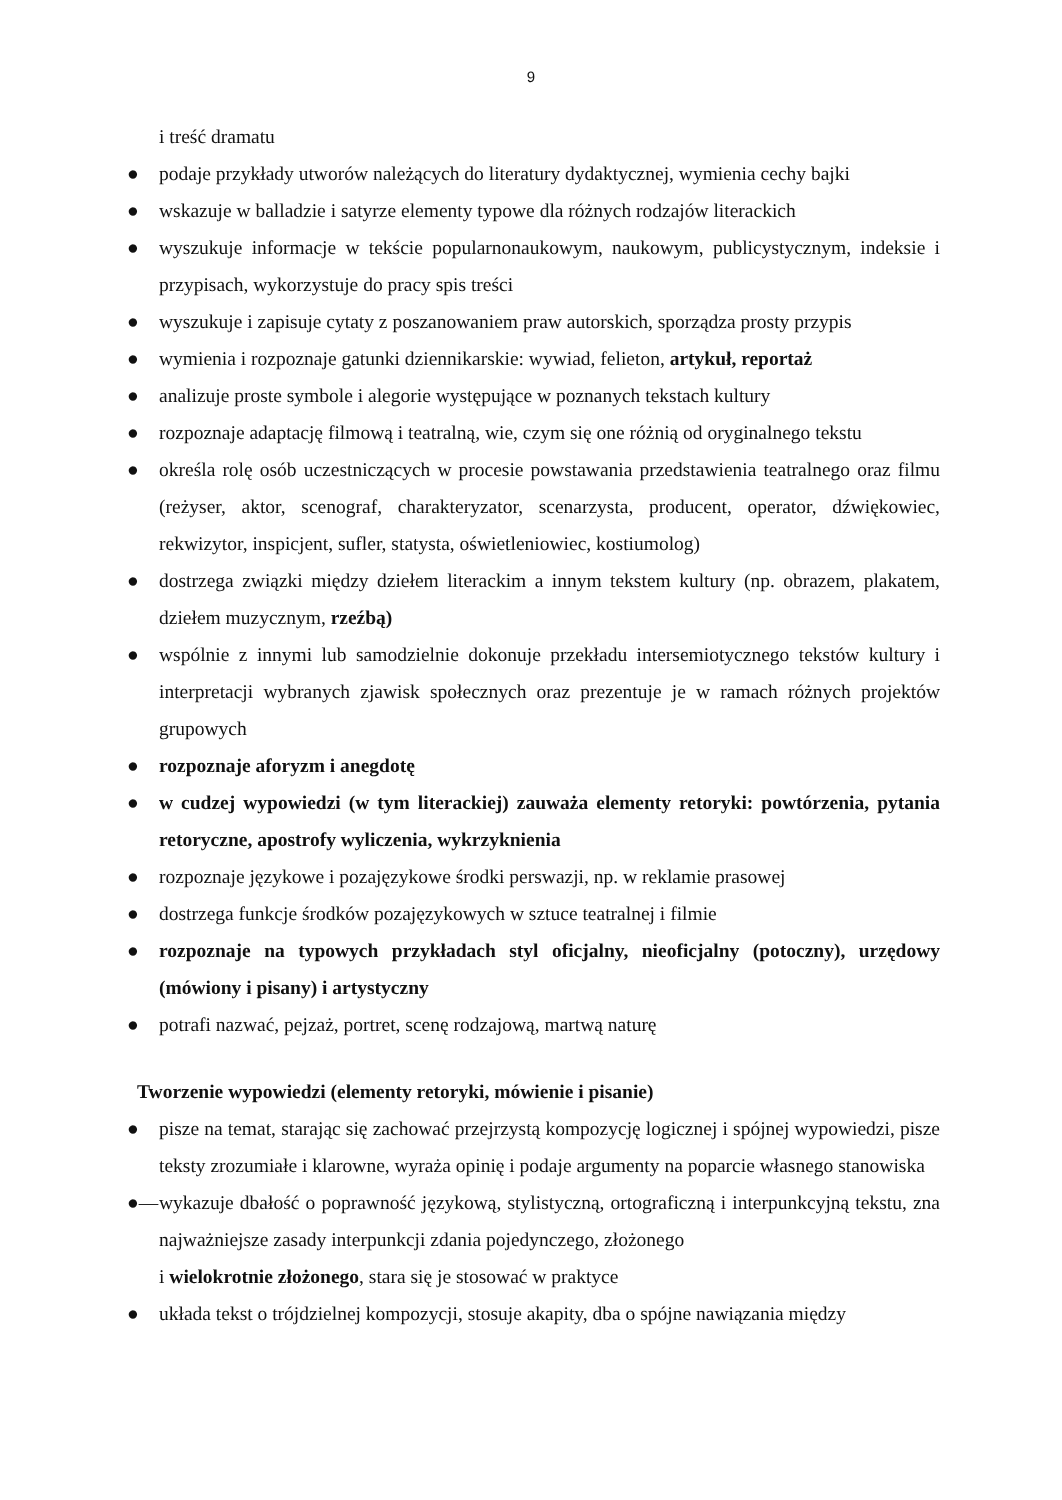9
i treść dramatu
● podaje przykłady utworów należących do literatury dydaktycznej, wymienia cechy bajki
● wskazuje w balladzie i satyrze elementy typowe dla różnych rodzajów literackich
● wyszukuje informacje w tekście popularnonaukowym, naukowym, publicystycznym, indeksie i przypisach, wykorzystuje do pracy spis treści
● wyszukuje i zapisuje cytaty z poszanowaniem praw autorskich, sporządza prosty przypis
● wymienia i rozpoznaje gatunki dziennikarskie: wywiad, felieton, artykuł, reportaż
● analizuje proste symbole i alegorie występujące w poznanych tekstach kultury
● rozpoznaje adaptację filmową i teatralną, wie, czym się one różnią od oryginalnego tekstu
● określa rolę osób uczestniczących w procesie powstawania przedstawienia teatralnego oraz filmu (reżyser, aktor, scenograf, charakteryzator, scenarzysta, producent, operator, dźwiękowiec, rekwizytor, inspicjent, sufler, statysta, oświetleniowiec, kostiumolog)
● dostrzega związki między dziełem literackim a innym tekstem kultury (np. obrazem, plakatem, dziełem muzycznym, rzeźbą)
● wspólnie z innymi lub samodzielnie dokonuje przekładu intersemiotycznego tekstów kultury i interpretacji wybranych zjawisk społecznych oraz prezentuje je w ramach różnych projektów grupowych
● rozpoznaje aforyzm i anegdotę
● w cudzej wypowiedzi (w tym literackiej) zauważa elementy retoryki: powtórzenia, pytania retoryczne, apostrofy wyliczenia, wykrzyknienia
● rozpoznaje językowe i pozajęzykowe środki perswazji, np. w reklamie prasowej
● dostrzega funkcje środków pozajęzykowych w sztuce teatralnej i filmie
● rozpoznaje na typowych przykładach styl oficjalny, nieoficjalny (potoczny), urzędowy (mówiony i pisany) i artystyczny
● potrafi nazwać, pejzaż, portret, scenę rodzajową, martwą naturę
Tworzenie wypowiedzi (elementy retoryki, mówienie i pisanie)
● pisze na temat, starając się zachować przejrzystą kompozycję logicznej i spójnej wypowiedzi, pisze teksty zrozumiałe i klarowne, wyraża opinię i podaje argumenty na poparcie własnego stanowiska
●— wykazuje dbałość o poprawność językową, stylistyczną, ortograficzną i interpunkcyjną tekstu, zna najważniejsze zasady interpunkcji zdania pojedynczego, złożonego
i wielokrotnie złożonego, stara się je stosować w praktyce
● układa tekst o trójdzielnej kompozycji, stosuje akapity, dba o spójne nawiązania między